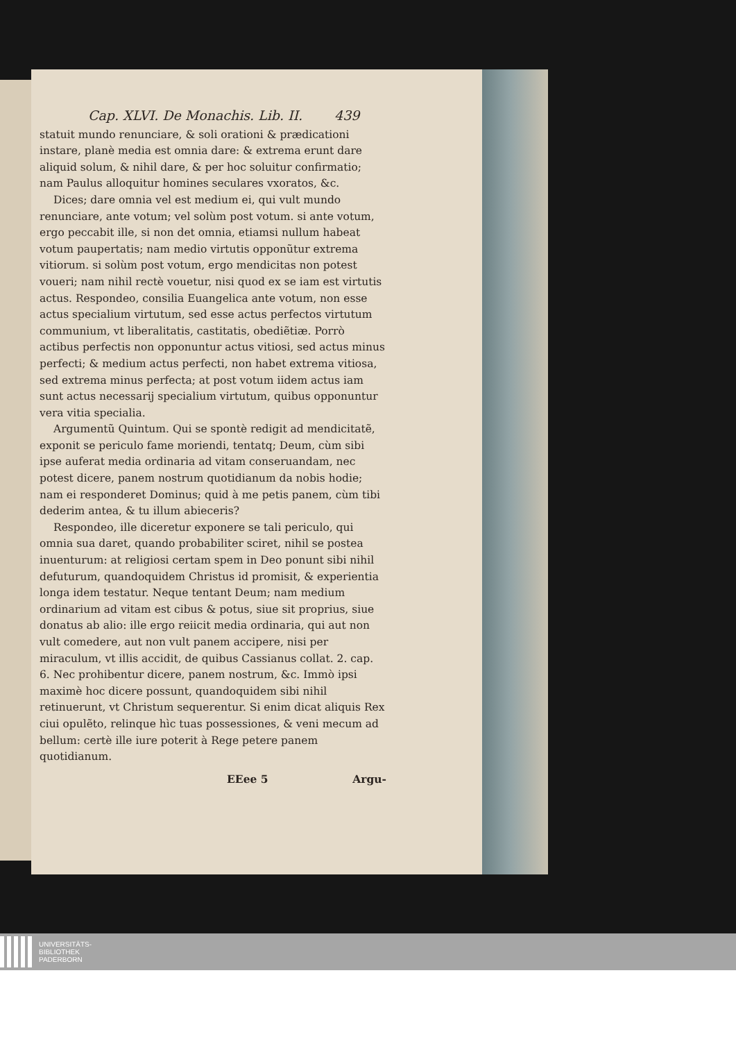Cap. XLVI. De Monachis. Lib. II. 439
statuit mundo renunciare, & soli orationi & prædicationi instare, planè media est omnia dare: & extrema erunt dare aliquid solum, & nihil dare, & per hoc soluitur confirmatio; nam Paulus alloquitur homines seculares vxoratos, &c.
Dices; dare omnia vel est medium ei, qui vult mundo renunciare, ante votum; vel solùm post votum. si ante votum, ergo peccabit ille, si non det omnia, etiamsi nullum habeat votum paupertatis; nam medio virtutis opponũtur extrema vitiorum. si solùm post votum, ergo mendicitas non potest voueri; nam nihil rectè vouetur, nisi quod ex se iam est virtutis actus. Respondeo, consilia Euangelica ante votum, non esse actus specialium virtutum, sed esse actus perfectos virtutum communium, vt liberalitatis, castitatis, obediẽtiæ. Porrò actibus perfectis non opponuntur actus vitiosi, sed actus minus perfecti; & medium actus perfecti, non habet extrema vitiosa, sed extrema minus perfecta; at post votum iidem actus iam sunt actus necessarij specialium virtutum, quibus opponuntur vera vitia specialia.
Argumentũ Quintum. Qui se spontè redigit ad mendicitatẽ, exponit se periculo fame moriendi, tentatq; Deum, cùm sibi ipse auferat media ordinaria ad vitam conseruandam, nec potest dicere, panem nostrum quotidianum da nobis hodie; nam ei responderet Dominus; quid à me petis panem, cùm tibi dederim antea, & tu illum abieceris?
Respondeo, ille diceretur exponere se tali periculo, qui omnia sua daret, quando probabiliter sciret, nihil se postea inuenturum: at religiosi certam spem in Deo ponunt sibi nihil defuturum, quandoquidem Christus id promisit, & experientia longa idem testatur. Neque tentant Deum; nam medium ordinarium ad vitam est cibus & potus, siue sit proprius, siue donatus ab alio: ille ergo reiicit media ordinaria, qui aut non vult comedere, aut non vult panem accipere, nisi per miraculum, vt illis accidit, de quibus Cassianus collat. 2. cap. 6. Nec prohibentur dicere, panem nostrum, &c. Immò ipsi maximè hoc dicere possunt, quandoquidem sibi nihil retinuerunt, vt Christum sequerentur. Si enim dicat aliquis Rex ciui opulẽto, relinque hìc tuas possessiones, & veni mecum ad bellum: certè ille iure poterit à Rege petere panem quotidianum.
EEee 5 Argu-
UNIVERSITÄTS-
BIBLIOTHEK
PADERBORN